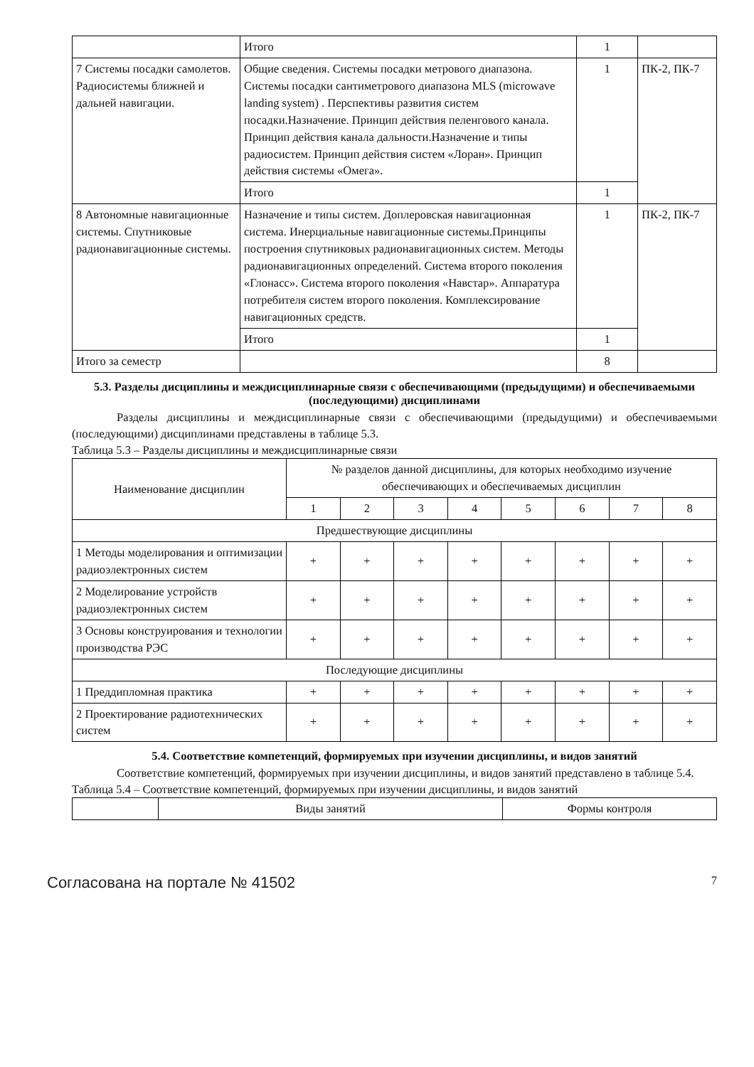| | Итого | 1 | |
| 7 Системы посадки самолетов. Радиосистемы ближней и дальней навигации. | Общие сведения. Системы посадки метрового диапазона. Системы посадки сантиметрового диапазона MLS (microwave landing system) . Перспективы развития систем посадки.Назначение. Принцип действия пеленгового канала. Принцип действия канала дальности.Назначение и типы радиосистем. Принцип действия систем «Лоран». Принцип действия системы «Омега». | 1 | ПК-2, ПК-7 |
| | Итого | 1 | |
| 8 Автономные навигационные системы. Спутниковые радионавигационные системы. | Назначение и типы систем. Доплеровская навигационная система. Инерциальные навигационные системы.Принципы построения спутниковых радионавигационных систем. Методы радионавигационных определений. Система второго поколения «Глонасс». Система второго поколения «Навстар». Аппаратура потребителя систем второго поколения. Комплексирование навигационных средств. | 1 | ПК-2, ПК-7 |
| | Итого | 1 | |
| Итого за семестр | | 8 | |
5.3. Разделы дисциплины и междисциплинарные связи с обеспечивающими (предыдущими) и обеспечиваемыми (последующими) дисциплинами
Разделы дисциплины и междисциплинарные связи с обеспечивающими (предыдущими) и обеспечиваемыми (последующими) дисциплинами представлены в таблице 5.3.
Таблица 5.3 – Разделы дисциплины и междисциплинарные связи
| Наименование дисциплин | № разделов данной дисциплины, для которых необходимо изучение обеспечивающих и обеспечиваемых дисциплин | | | | | | | |
| --- | --- | --- | --- | --- | --- | --- | --- | --- |
| | 1 | 2 | 3 | 4 | 5 | 6 | 7 | 8 |
| Предшествующие дисциплины | | | | | | | | |
| 1 Методы моделирования и оптимизации радиоэлектронных систем | + | + | + | + | + | + | + | + |
| 2 Моделирование устройств радиоэлектронных систем | + | + | + | + | + | + | + | + |
| 3 Основы конструирования и технологии производства РЭС | + | + | + | + | + | + | + | + |
| Последующие дисциплины | | | | | | | | |
| 1 Преддипломная практика | + | + | + | + | + | + | + | + |
| 2 Проектирование радиотехнических систем | + | + | + | + | + | + | + | + |
5.4. Соответствие компетенций, формируемых при изучении дисциплины, и видов занятий
Соответствие компетенций, формируемых при изучении дисциплины, и видов занятий представлено в таблице 5.4.
Таблица 5.4 – Соответствие компетенций, формируемых при изучении дисциплины, и видов занятий
| | Виды занятий | Формы контроля |
Согласована на портале № 41502 7